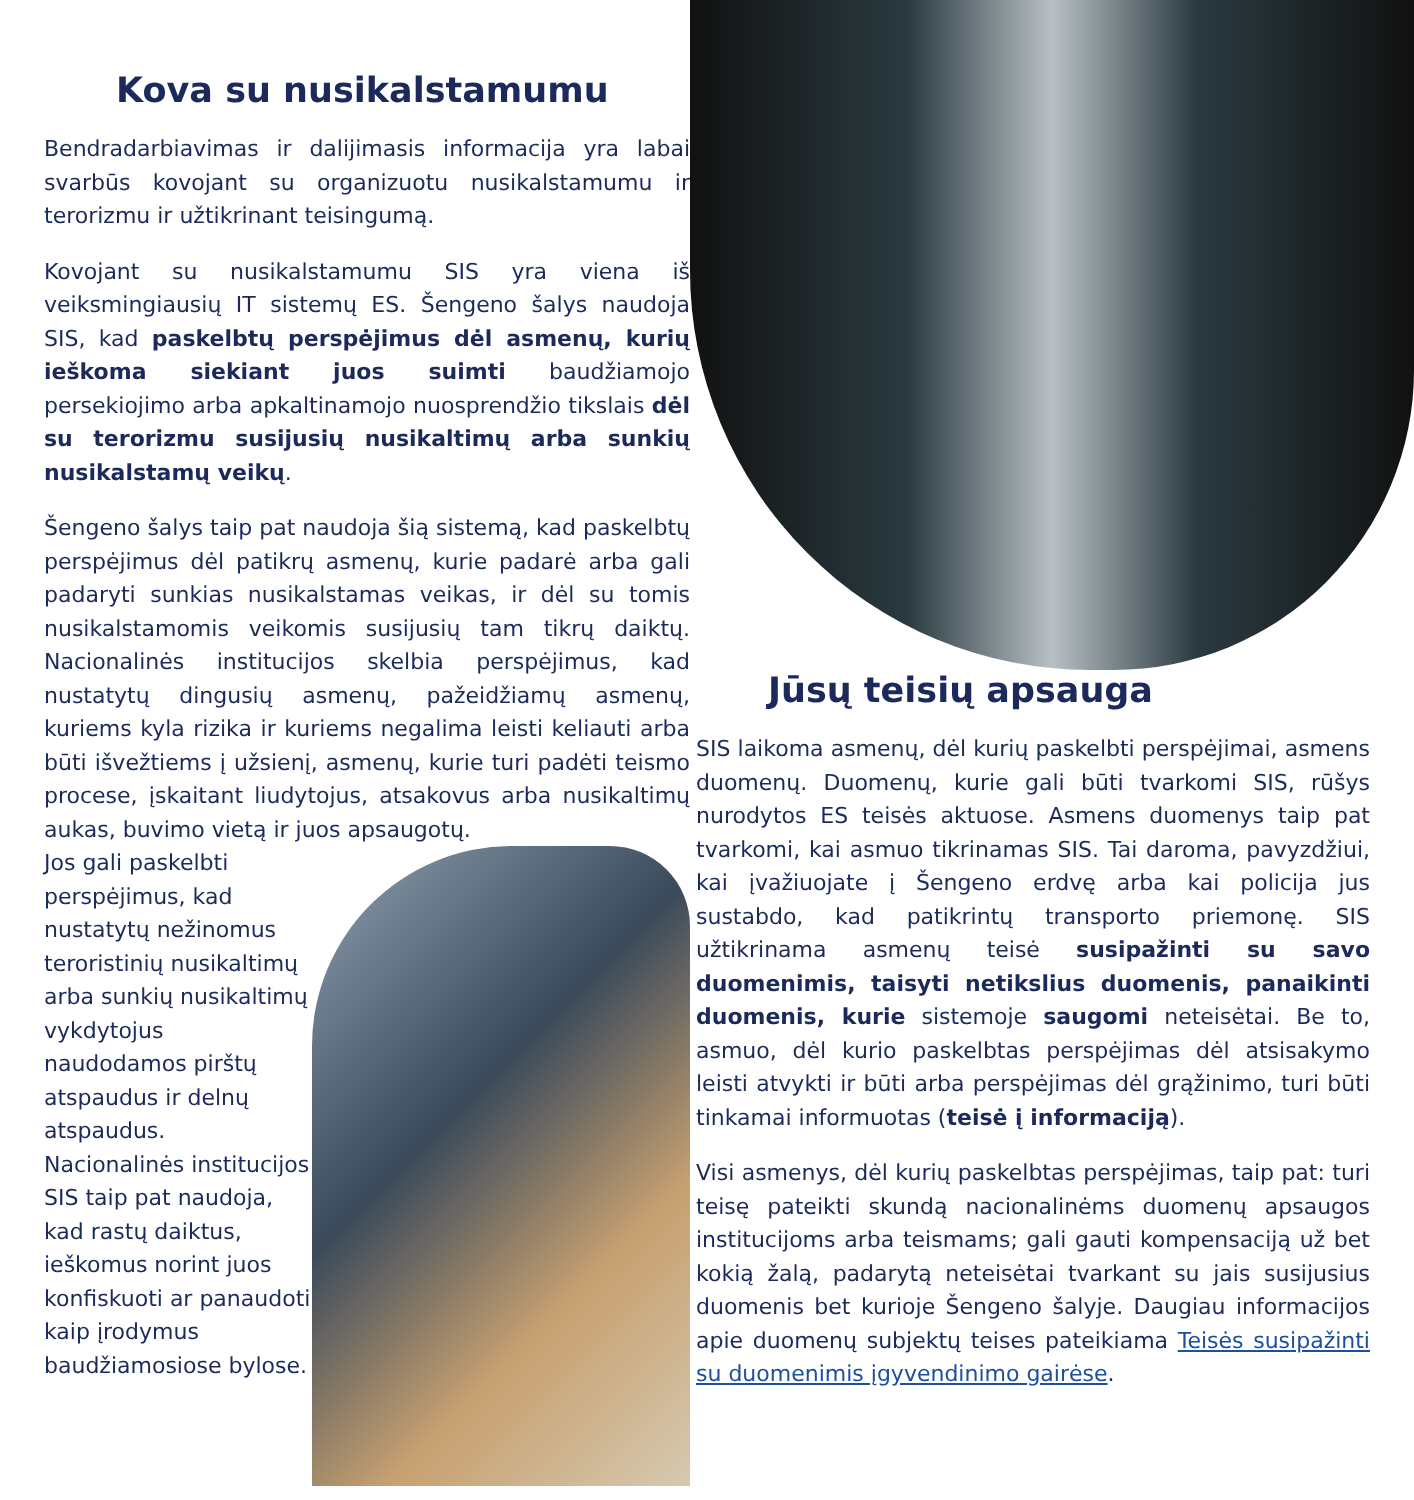Kova su nusikalstamumu
Bendradarbiavimas ir dalijimasis informacija yra labai svarbūs kovojant su organizuotu nusikalstamumu ir terorizmu ir užtikrinant teisingumą.
Kovojant su nusikalstamumu SIS yra viena iš veiksmingiausių IT sistemų ES. Šengeno šalys naudoja SIS, kad paskelbtų perspėjimus dėl asmenų, kurių ieškoma siekiant juos suimti baudžiamojo persekiojimo arba apkaltinamojo nuosprendžio tikslais dėl su terorizmu susijusių nusikaltimų arba sunkių nusikalstamų veikų.
Šengeno šalys taip pat naudoja šią sistemą, kad paskelbtų perspėjimus dėl patikrų asmenų, kurie padarė arba gali padaryti sunkias nusikalstamas veikas, ir dėl su tomis nusikalstamomis veikomis susijusių tam tikrų daiktų. Nacionalinės institucijos skelbia perspėjimus, kad nustatytų dingusių asmenų, pažeidžiamų asmenų, kuriems kyla rizika ir kuriems negalima leisti keliauti arba būti išvežtiems į užsienį, asmenų, kurie turi padėti teismo procese, įskaitant liudytojus, atsakovus arba nusikaltimų aukas, buvimo vietą ir juos apsaugotų.
Jos gali paskelbti perspėjimus, kad nustatytų nežinomus teroristinių nusikaltimų arba sunkių nusikaltimų vykdytojus naudodamos pirštų atspaudus ir delnų atspaudus. Nacionalinės institucijos SIS taip pat naudoja, kad rastų daiktus, ieškomus norint juos konfiskuoti ar panaudoti kaip įrodymus baudžiamosiose bylose.
Jūsų teisių apsauga
SIS laikoma asmenų, dėl kurių paskelbti perspėjimai, asmens duomenų. Duomenų, kurie gali būti tvarkomi SIS, rūšys nurodytos ES teisės aktuose. Asmens duomenys taip pat tvarkomi, kai asmuo tikrinamas SIS. Tai daroma, pavyzdžiui, kai įvažiuojate į Šengeno erdvę arba kai policija jus sustabdo, kad patikrintų transporto priemonę. SIS užtikrinama asmenų teisė susipažinti su savo duomenimis, taisyti netikslius duomenis, panaikinti duomenis, kurie sistemoje saugomi neteisėtai. Be to, asmuo, dėl kurio paskelbtas perspėjimas dėl atsisakymo leisti atvykti ir būti arba perspėjimas dėl grąžinimo, turi būti tinkamai informuotas (teisė į informaciją).
Visi asmenys, dėl kurių paskelbtas perspėjimas, taip pat: turi teisę pateikti skundą nacionalinėms duomenų apsaugos institucijoms arba teismams; gali gauti kompensaciją už bet kokią žalą, padarytą neteisėtai tvarkant su jais susijusius duomenis bet kurioje Šengeno šalyje. Daugiau informacijos apie duomenų subjektų teises pateikiama Teisės susipažinti su duomenimis įgyvendinimo gairėse.